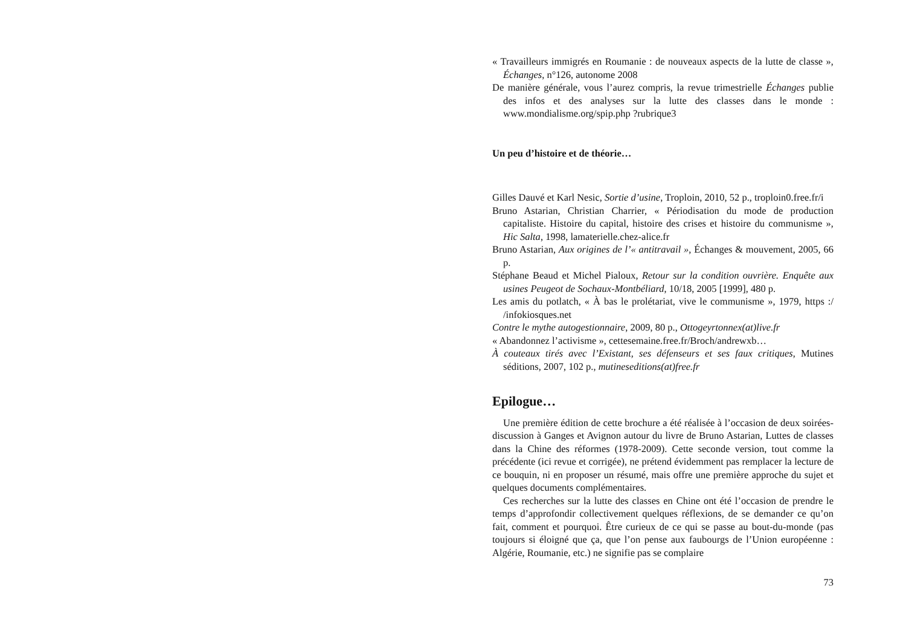« Travailleurs immigrés en Roumanie : de nouveaux aspects de la lutte de classe », Échanges, n°126, autonome 2008
De manière générale, vous l’aurez compris, la revue trimestrielle Échanges publie des infos et des analyses sur la lutte des classes dans le monde : www.mondialisme.org/spip.php ?rubrique3
Un peu d’histoire et de théorie…
Gilles Dauvé et Karl Nesic, Sortie d’usine, Troploin, 2010, 52 p., troploin0.free.fr/i
Bruno Astarian, Christian Charrier, « Périodisation du mode de production capitaliste. Histoire du capital, histoire des crises et histoire du communisme », Hic Salta, 1998, lamaterielle.chez-alice.fr
Bruno Astarian, Aux origines de l’« antitravail », Échanges & mouvement, 2005, 66 p.
Stéphane Beaud et Michel Pialoux, Retour sur la condition ouvrière. Enquête aux usines Peugeot de Sochaux-Montbéliard, 10/18, 2005 [1999], 480 p.
Les amis du potlatch, « À bas le prolétariat, vive le communisme », 1979, https :/ /infokiosques.net
Contre le mythe autogestionnaire, 2009, 80 p., Ottogeyrtonnex(at)live.fr
« Abandonnez l’activisme », cettesemaine.free.fr/Broch/andrewxb…
À couteaux tirés avec l’Existant, ses défenseurs et ses faux critiques, Mutines séditions, 2007, 102 p., mutineseditions(at)free.fr
Epilogue…
Une première édition de cette brochure a été réalisée à l’occasion de deux soirées-discussion à Ganges et Avignon autour du livre de Bruno Astarian, Luttes de classes dans la Chine des réformes (1978-2009). Cette seconde version, tout comme la précédente (ici revue et corrigée), ne prétend évidemment pas remplacer la lecture de ce bouquin, ni en proposer un résumé, mais offre une première approche du sujet et quelques documents complémentaires.
Ces recherches sur la lutte des classes en Chine ont été l’occasion de prendre le temps d’approfondir collectivement quelques réflexions, de se demander ce qu’on fait, comment et pourquoi. Être curieux de ce qui se passe au bout-du-monde (pas toujours si éloigné que ça, que l’on pense aux faubourgs de l’Union européenne : Algérie, Roumanie, etc.) ne signifie pas se complaire
73